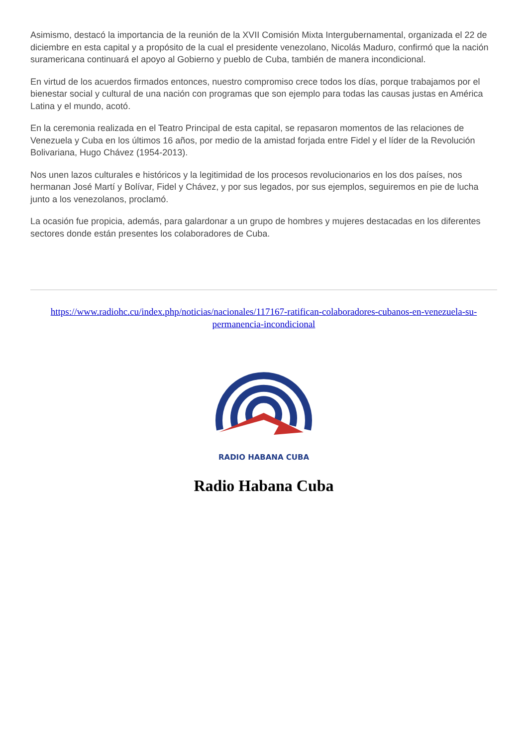Asimismo, destacó la importancia de la reunión de la XVII Comisión Mixta Intergubernamental, organizada el 22 de diciembre en esta capital y a propósito de la cual el presidente venezolano, Nicolás Maduro, confirmó que la nación suramericana continuará el apoyo al Gobierno y pueblo de Cuba, también de manera incondicional.
En virtud de los acuerdos firmados entonces, nuestro compromiso crece todos los días, porque trabajamos por el bienestar social y cultural de una nación con programas que son ejemplo para todas las causas justas en América Latina y el mundo, acotó.
En la ceremonia realizada en el Teatro Principal de esta capital, se repasaron momentos de las relaciones de Venezuela y Cuba en los últimos 16 años, por medio de la amistad forjada entre Fidel y el líder de la Revolución Bolivariana, Hugo Chávez (1954-2013).
Nos unen lazos culturales e históricos y la legitimidad de los procesos revolucionarios en los dos países, nos hermanan José Martí y Bolívar, Fidel y Chávez, y por sus legados, por sus ejemplos, seguiremos en pie de lucha junto a los venezolanos, proclamó.
La ocasión fue propicia, además, para galardonar a un grupo de hombres y mujeres destacadas en los diferentes sectores donde están presentes los colaboradores de Cuba.
https://www.radiohc.cu/index.php/noticias/nacionales/117167-ratifican-colaboradores-cubanos-en-venezuela-su-permanencia-incondicional
RADIO HABANA CUBA
Radio Habana Cuba